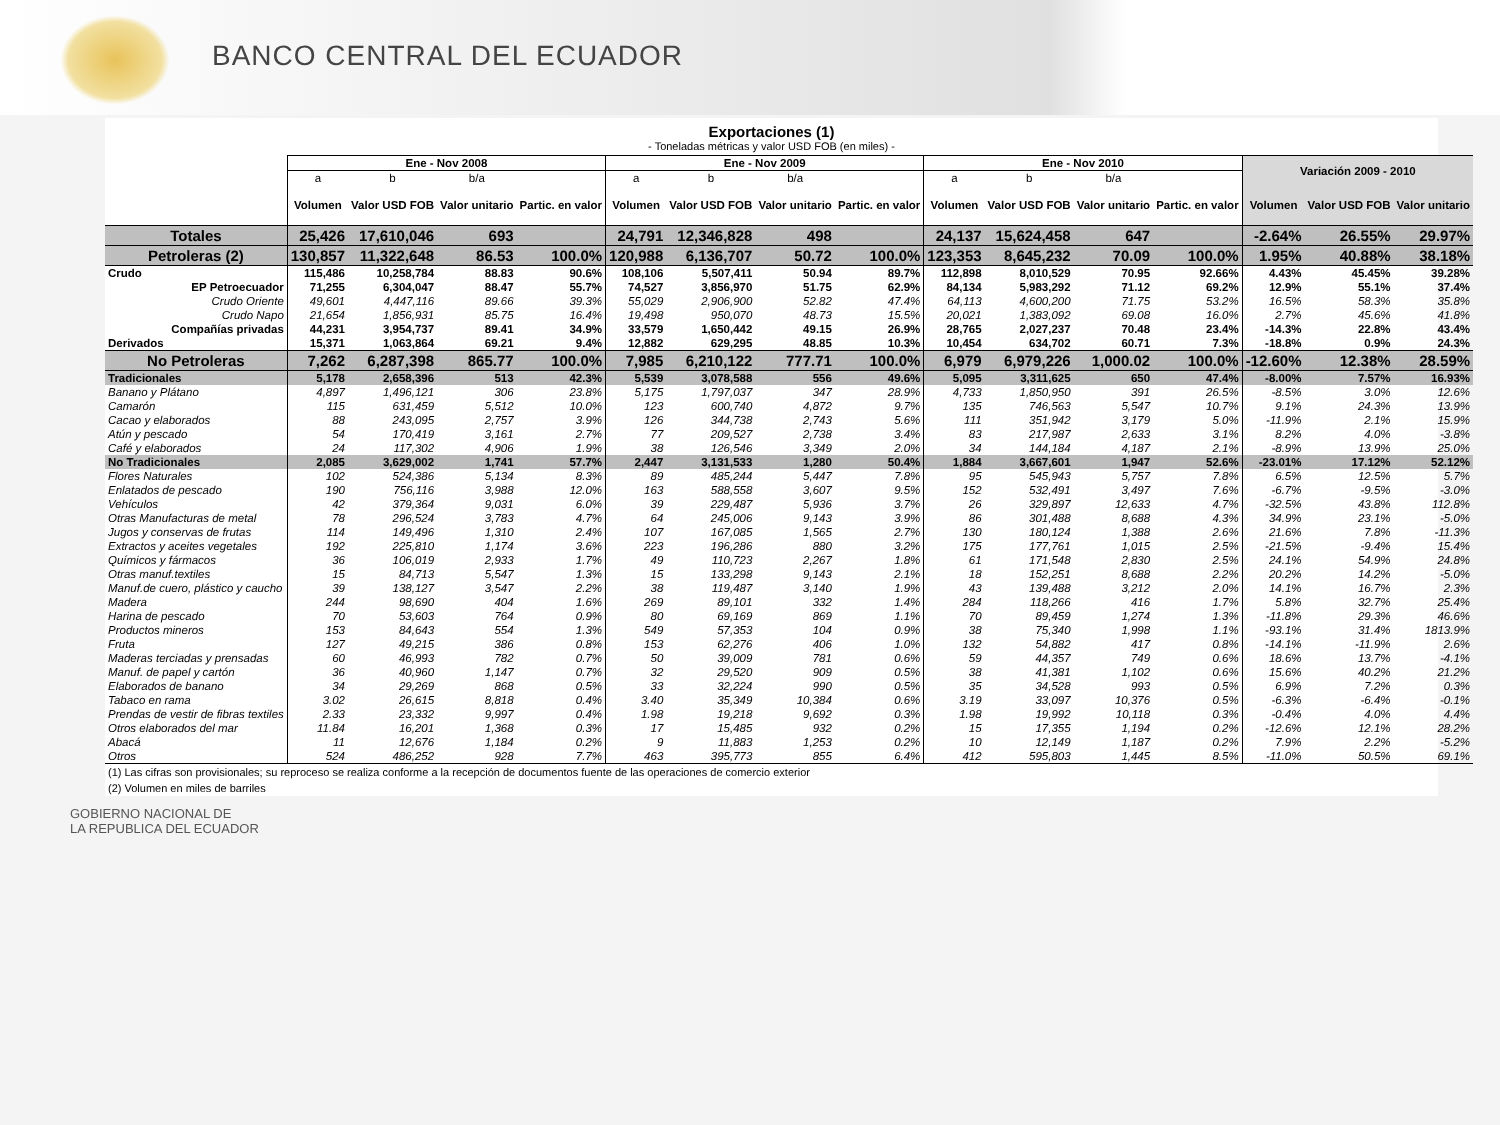BANCO CENTRAL DEL ECUADOR
Exportaciones (1)
- Toneladas métricas y valor USD FOB (en miles) -
| | Ene - Nov 2008 | | | | Ene - Nov 2009 | | | | Ene - Nov 2010 | | | | Variación 2009 - 2010 | | |
| --- | --- | --- | --- | --- | --- | --- | --- | --- | --- | --- | --- | --- | --- | --- | --- |
| | a | b | b/a | | a | b | b/a | | a | b | b/a | | | | |
| | Volumen | Valor USD FOB | Valor unitario | Partic. en valor | Volumen | Valor USD FOB | Valor unitario | Partic. en valor | Volumen | Valor USD FOB | Valor unitario | Partic. en valor | Volumen | Valor USD FOB | Valor unitario |
| Totales | 25,426 | 17,610,046 | 693 | | 24,791 | 12,346,828 | 498 | | 24,137 | 15,624,458 | 647 | | -2.64% | 26.55% | 29.97% |
| Petroleras (2) | 130,857 | 11,322,648 | 86.53 | 100.0% | 120,988 | 6,136,707 | 50.72 | 100.0% | 123,353 | 8,645,232 | 70.09 | 100.0% | 1.95% | 40.88% | 38.18% |
| Crudo | 115,486 | 10,258,784 | 88.83 | 90.6% | 108,106 | 5,507,411 | 50.94 | 89.7% | 112,898 | 8,010,529 | 70.95 | 92.66% | 4.43% | 45.45% | 39.28% |
| EP Petroecuador | 71,255 | 6,304,047 | 88.47 | 55.7% | 74,527 | 3,856,970 | 51.75 | 62.9% | 84,134 | 5,983,292 | 71.12 | 69.2% | 12.9% | 55.1% | 37.4% |
| Crudo Oriente | 49,601 | 4,447,116 | 89.66 | 39.3% | 55,029 | 2,906,900 | 52.82 | 47.4% | 64,113 | 4,600,200 | 71.75 | 53.2% | 16.5% | 58.3% | 35.8% |
| Crudo Napo | 21,654 | 1,856,931 | 85.75 | 16.4% | 19,498 | 950,070 | 48.73 | 15.5% | 20,021 | 1,383,092 | 69.08 | 16.0% | 2.7% | 45.6% | 41.8% |
| Compañías privadas | 44,231 | 3,954,737 | 89.41 | 34.9% | 33,579 | 1,650,442 | 49.15 | 26.9% | 28,765 | 2,027,237 | 70.48 | 23.4% | -14.3% | 22.8% | 43.4% |
| Derivados | 15,371 | 1,063,864 | 69.21 | 9.4% | 12,882 | 629,295 | 48.85 | 10.3% | 10,454 | 634,702 | 60.71 | 7.3% | -18.8% | 0.9% | 24.3% |
| No Petroleras | 7,262 | 6,287,398 | 865.77 | 100.0% | 7,985 | 6,210,122 | 777.71 | 100.0% | 6,979 | 6,979,226 | 1,000.02 | 100.0% | -12.60% | 12.38% | 28.59% |
| Tradicionales | 5,178 | 2,658,396 | 513 | 42.3% | 5,539 | 3,078,588 | 556 | 49.6% | 5,095 | 3,311,625 | 650 | 47.4% | -8.00% | 7.57% | 16.93% |
| Banano y Plátano | 4,897 | 1,496,121 | 306 | 23.8% | 5,175 | 1,797,037 | 347 | 28.9% | 4,733 | 1,850,950 | 391 | 26.5% | -8.5% | 3.0% | 12.6% |
| Camarón | 115 | 631,459 | 5,512 | 10.0% | 123 | 600,740 | 4,872 | 9.7% | 135 | 746,563 | 5,547 | 10.7% | 9.1% | 24.3% | 13.9% |
| Cacao y elaborados | 88 | 243,095 | 2,757 | 3.9% | 126 | 344,738 | 2,743 | 5.6% | 111 | 351,942 | 3,179 | 5.0% | -11.9% | 2.1% | 15.9% |
| Atún y pescado | 54 | 170,419 | 3,161 | 2.7% | 77 | 209,527 | 2,738 | 3.4% | 83 | 217,987 | 2,633 | 3.1% | 8.2% | 4.0% | -3.8% |
| Café y elaborados | 24 | 117,302 | 4,906 | 1.9% | 38 | 126,546 | 3,349 | 2.0% | 34 | 144,184 | 4,187 | 2.1% | -8.9% | 13.9% | 25.0% |
| No Tradicionales | 2,085 | 3,629,002 | 1,741 | 57.7% | 2,447 | 3,131,533 | 1,280 | 50.4% | 1,884 | 3,667,601 | 1,947 | 52.6% | -23.01% | 17.12% | 52.12% |
| Flores Naturales | 102 | 524,386 | 5,134 | 8.3% | 89 | 485,244 | 5,447 | 7.8% | 95 | 545,943 | 5,757 | 7.8% | 6.5% | 12.5% | 5.7% |
| Enlatados de pescado | 190 | 756,116 | 3,988 | 12.0% | 163 | 588,558 | 3,607 | 9.5% | 152 | 532,491 | 3,497 | 7.6% | -6.7% | -9.5% | -3.0% |
| Vehículos | 42 | 379,364 | 9,031 | 6.0% | 39 | 229,487 | 5,936 | 3.7% | 26 | 329,897 | 12,633 | 4.7% | -32.5% | 43.8% | 112.8% |
| Otras Manufacturas de metal | 78 | 296,524 | 3,783 | 4.7% | 64 | 245,006 | 9,143 | 3.9% | 86 | 301,488 | 8,688 | 4.3% | 34.9% | 23.1% | -5.0% |
| Jugos y conservas de frutas | 114 | 149,496 | 1,310 | 2.4% | 107 | 167,085 | 1,565 | 2.7% | 130 | 180,124 | 1,388 | 2.6% | 21.6% | 7.8% | -11.3% |
| Extractos y aceites vegetales | 192 | 225,810 | 1,174 | 3.6% | 223 | 196,286 | 880 | 3.2% | 175 | 177,761 | 1,015 | 2.5% | -21.5% | -9.4% | 15.4% |
| Químicos y fármacos | 36 | 106,019 | 2,933 | 1.7% | 49 | 110,723 | 2,267 | 1.8% | 61 | 171,548 | 2,830 | 2.5% | 24.1% | 54.9% | 24.8% |
| Otras manuf.textiles | 15 | 84,713 | 5,547 | 1.3% | 15 | 133,298 | 9,143 | 2.1% | 18 | 152,251 | 8,688 | 2.2% | 20.2% | 14.2% | -5.0% |
| Manuf.de cuero, plástico y caucho | 39 | 138,127 | 3,547 | 2.2% | 38 | 119,487 | 3,140 | 1.9% | 43 | 139,488 | 3,212 | 2.0% | 14.1% | 16.7% | 2.3% |
| Madera | 244 | 98,690 | 404 | 1.6% | 269 | 89,101 | 332 | 1.4% | 284 | 118,266 | 416 | 1.7% | 5.8% | 32.7% | 25.4% |
| Harina de pescado | 70 | 53,603 | 764 | 0.9% | 80 | 69,169 | 869 | 1.1% | 70 | 89,459 | 1,274 | 1.3% | -11.8% | 29.3% | 46.6% |
| Productos mineros | 153 | 84,643 | 554 | 1.3% | 549 | 57,353 | 104 | 0.9% | 38 | 75,340 | 1,998 | 1.1% | -93.1% | 31.4% | 1813.9% |
| Fruta | 127 | 49,215 | 386 | 0.8% | 153 | 62,276 | 406 | 1.0% | 132 | 54,882 | 417 | 0.8% | -14.1% | -11.9% | 2.6% |
| Maderas terciadas y prensadas | 60 | 46,993 | 782 | 0.7% | 50 | 39,009 | 781 | 0.6% | 59 | 44,357 | 749 | 0.6% | 18.6% | 13.7% | -4.1% |
| Manuf. de papel y cartón | 36 | 40,960 | 1,147 | 0.7% | 32 | 29,520 | 909 | 0.5% | 38 | 41,381 | 1,102 | 0.6% | 15.6% | 40.2% | 21.2% |
| Elaborados de banano | 34 | 29,269 | 868 | 0.5% | 33 | 32,224 | 990 | 0.5% | 35 | 34,528 | 993 | 0.5% | 6.9% | 7.2% | 0.3% |
| Tabaco en rama | 3.02 | 26,615 | 8,818 | 0.4% | 3.40 | 35,349 | 10,384 | 0.6% | 3.19 | 33,097 | 10,376 | 0.5% | -6.3% | -6.4% | -0.1% |
| Prendas de vestir de fibras textiles | 2.33 | 23,332 | 9,997 | 0.4% | 1.98 | 19,218 | 9,692 | 0.3% | 1.98 | 19,992 | 10,118 | 0.3% | -0.4% | 4.0% | 4.4% |
| Otros elaborados del mar | 11.84 | 16,201 | 1,368 | 0.3% | 17 | 15,485 | 932 | 0.2% | 15 | 17,355 | 1,194 | 0.2% | -12.6% | 12.1% | 28.2% |
| Abacá | 11 | 12,676 | 1,184 | 0.2% | 9 | 11,883 | 1,253 | 0.2% | 10 | 12,149 | 1,187 | 0.2% | 7.9% | 2.2% | -5.2% |
| Otros | 524 | 486,252 | 928 | 7.7% | 463 | 395,773 | 855 | 6.4% | 412 | 595,803 | 1,445 | 8.5% | -11.0% | 50.5% | 69.1% |
(1) Las cifras son provisionales; su reproceso se realiza conforme a la recepción de documentos fuente de las operaciones de comercio exterior
(2) Volumen en miles de barriles
GOBIERNO NACIONAL DE
LA REPUBLICA DEL ECUADOR